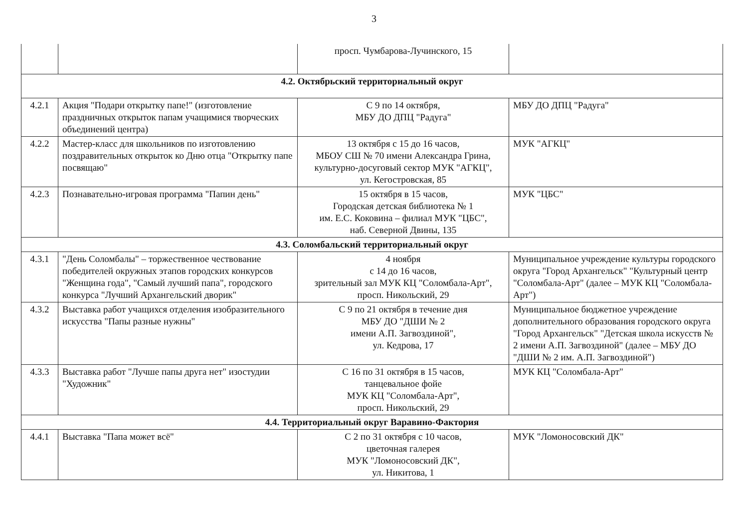3
| | | просп. Чумбарова-Лучинского, 15 | |
| 4.2. Октябрьский территориальный округ | | | |
| 4.2.1 | Акция "Подари открытку папе!" (изготовление праздничных открыток папам учащимися творческих объединений центра) | С 9 по 14 октября, МБУ ДО ДПЦ "Радуга" | МБУ ДО ДПЦ "Радуга" |
| 4.2.2 | Мастер-класс для школьников по изготовлению поздравительных открыток ко Дню отца "Открытку папе посвящаю" | 13 октября с 15 до 16 часов, МБОУ СШ № 70 имени Александра Грина, культурно-досуговый сектор МУК "АГКЦ", ул. Кегостровская, 85 | МУК "АГКЦ" |
| 4.2.3 | Познавательно-игровая программа "Папин день" | 15 октября в 15 часов, Городская детская библиотека № 1 им. Е.С. Коковина – филиал МУК "ЦБС", наб. Северной Двины, 135 | МУК "ЦБС" |
| 4.3. Соломбальский территориальный округ | | | |
| 4.3.1 | "День Соломбалы" – торжественное чествование победителей окружных этапов городских конкурсов "Женщина года", "Самый лучший папа", городского конкурса "Лучший Архангельский дворик" | 4 ноября с 14 до 16 часов, зрительный зал МУК КЦ "Соломбала-Арт", просп. Никольский, 29 | Муниципальное учреждение культуры городского округа "Город Архангельск" "Культурный центр "Соломбала-Арт" (далее – МУК КЦ "Соломбала-Арт") |
| 4.3.2 | Выставка работ учащихся отделения изобразительного искусства "Папы разные нужны" | С 9 по 21 октября в течение дня МБУ ДО "ДШИ № 2 имени А.П. Загвоздиной", ул. Кедрова, 17 | Муниципальное бюджетное учреждение дополнительного образования городского округа "Город Архангельск" "Детская школа искусств № 2 имени А.П. Загвоздиной" (далее – МБУ ДО "ДШИ № 2 им. А.П. Загвоздиной") |
| 4.3.3 | Выставка работ "Лучше папы друга нет" изостудии "Художник" | С 16 по 31 октября в 15 часов, танцевальное фойе МУК КЦ "Соломбала-Арт", просп. Никольский, 29 | МУК КЦ "Соломбала-Арт" |
| 4.4. Территориальный округ Варавино-Фактория | | | |
| 4.4.1 | Выставка "Папа может всё" | С 2 по 31 октября с 10 часов, цветочная галерея МУК "Ломоносовский ДК", ул. Никитова, 1 | МУК "Ломоносовский ДК" |